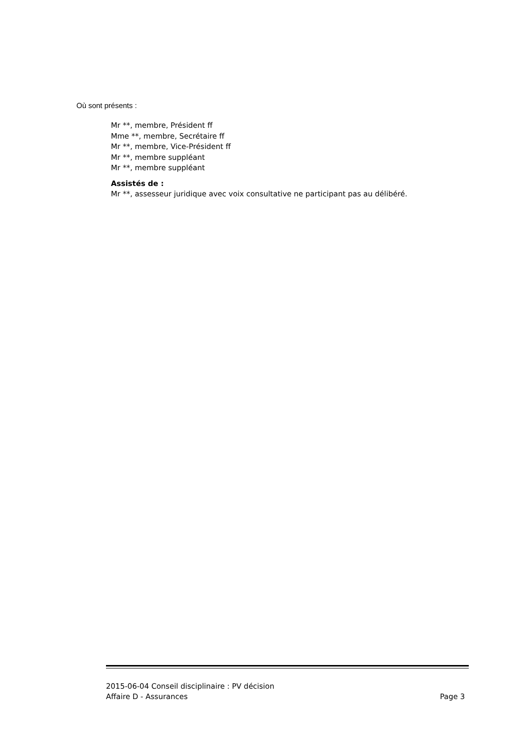Où sont présents :
Mr **, membre, Président ff
Mme **, membre, Secrétaire ff
Mr **, membre, Vice-Président ff
Mr **, membre suppléant
Mr **, membre suppléant
Assistés de :
Mr **, assesseur juridique avec voix consultative ne participant pas au délibéré.
2015-06-04 Conseil disciplinaire : PV décision
Affaire D - Assurances Page 3